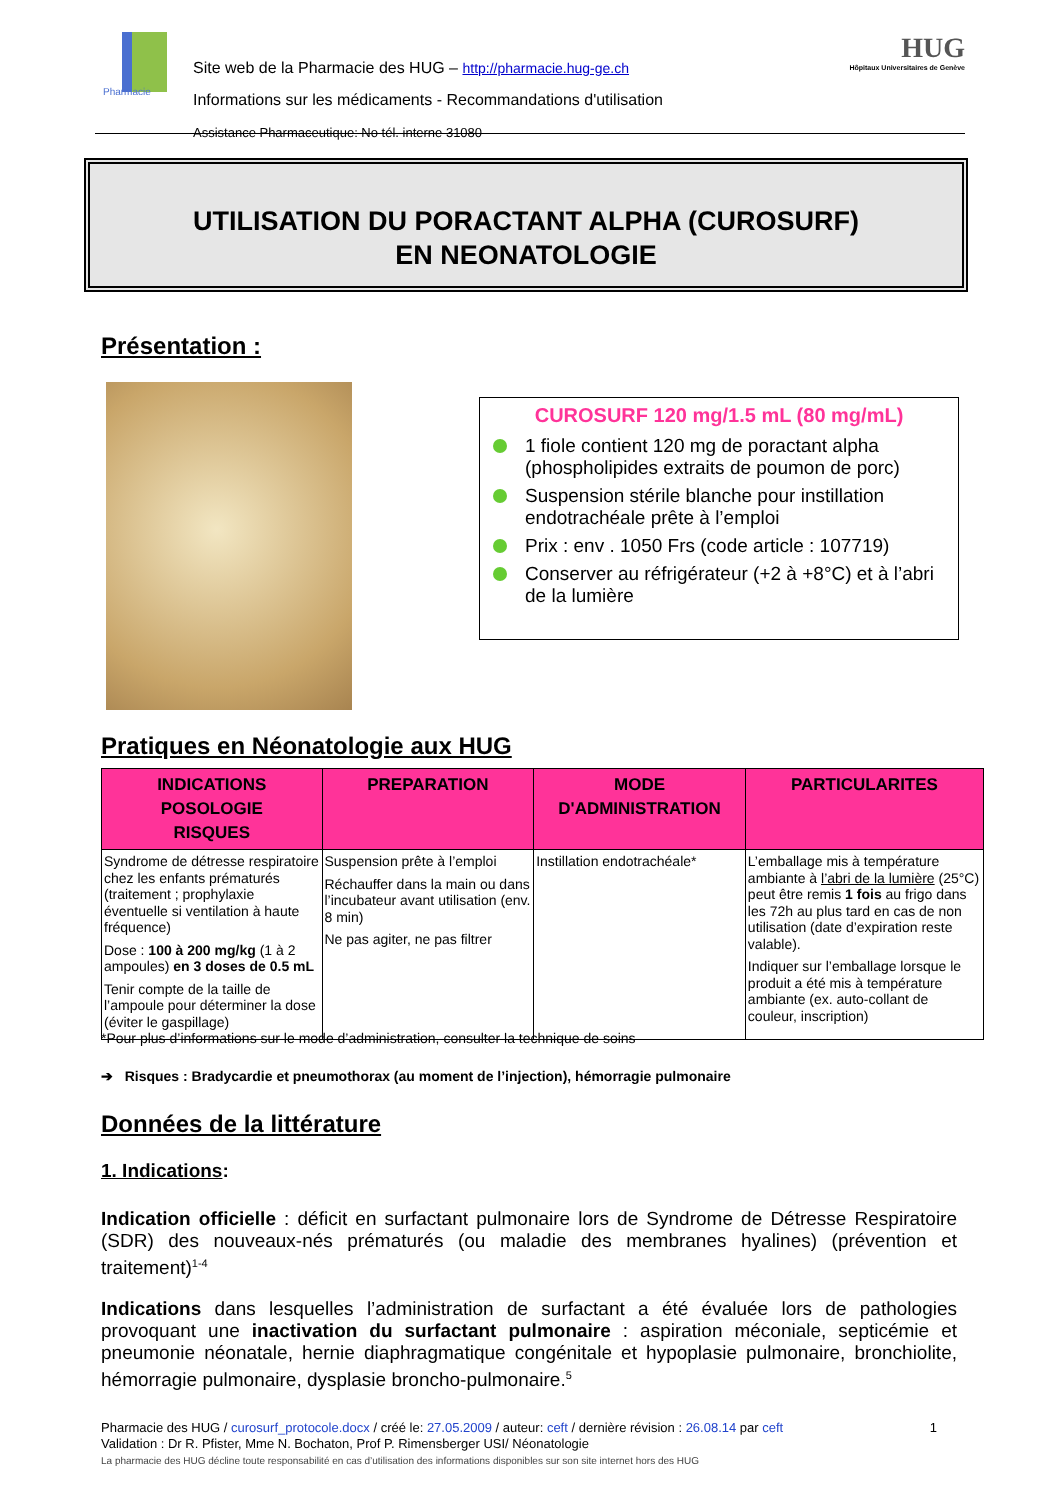Pharmacie
Site web de la Pharmacie des HUG – http://pharmacie.hug-ge.ch
Informations sur les médicaments - Recommandations d'utilisation
Assistance Pharmaceutique: No tél. interne 31080
HUG
Hôpitaux Universitaires de Genève
UTILISATION DU PORACTANT ALPHA (CUROSURF)
EN NEONATOLOGIE
Présentation :
CUROSURF 120 mg/1.5 mL (80 mg/mL)
1 fiole contient 120 mg de poractant alpha (phospholipides extraits de poumon de porc)
Suspension stérile blanche pour instillation endotrachéale prête à l’emploi
Prix : env . 1050 Frs (code article : 107719)
Conserver au réfrigérateur (+2 à +8°C) et à l’abri de la lumière
Pratiques en Néonatologie aux HUG
| INDICATIONS POSOLOGIE RISQUES | PREPARATION | MODE D'ADMINISTRATION | PARTICULARITES |
| --- | --- | --- | --- |
| Syndrome de détresse respiratoire chez les enfants prématurés (traitement ; prophylaxie éventuelle si ventilation à haute fréquence) Dose : 100 à 200 mg/kg (1 à 2 ampoules) en 3 doses de 0.5 mL Tenir compte de la taille de l’ampoule pour déterminer la dose (éviter le gaspillage) | Suspension prête à l’emploi Réchauffer dans la main ou dans l’incubateur avant utilisation (env. 8 min) Ne pas agiter, ne pas filtrer | Instillation endotrachéale* | L’emballage mis à température ambiante à l’abri de la lumière (25°C) peut être remis 1 fois au frigo dans les 72h au plus tard en cas de non utilisation (date d’expiration reste valable). Indiquer sur l’emballage lorsque le produit a été mis à température ambiante (ex. auto-collant de couleur, inscription) |
*Pour plus d’informations sur le mode d’administration, consulter la technique de soins
➔ Risques : Bradycardie et pneumothorax (au moment de l’injection), hémorragie pulmonaire
Données de la littérature
1. Indications:
Indication officielle : déficit en surfactant pulmonaire lors de Syndrome de Détresse Respiratoire (SDR) des nouveaux-nés prématurés (ou maladie des membranes hyalines) (prévention et traitement)<sup>1-4</sup>
Indications dans lesquelles l’administration de surfactant a été évaluée lors de pathologies provoquant une inactivation du surfactant pulmonaire : aspiration méconiale, septicémie et pneumonie néonatale, hernie diaphragmatique congénitale et hypoplasie pulmonaire, bronchiolite, hémorragie pulmonaire, dysplasie broncho-pulmonaire.<sup>5</sup>
Pharmacie des HUG / curosurf_protocole.docx / créé le: 27.05.2009 / auteur: ceft / dernière révision : 26.08.14 par ceft 1
Validation : Dr R. Pfister, Mme N. Bochaton, Prof P. Rimensberger USI/ Néonatologie
La pharmacie des HUG décline toute responsabilité en cas d’utilisation des informations disponibles sur son site internet hors des HUG